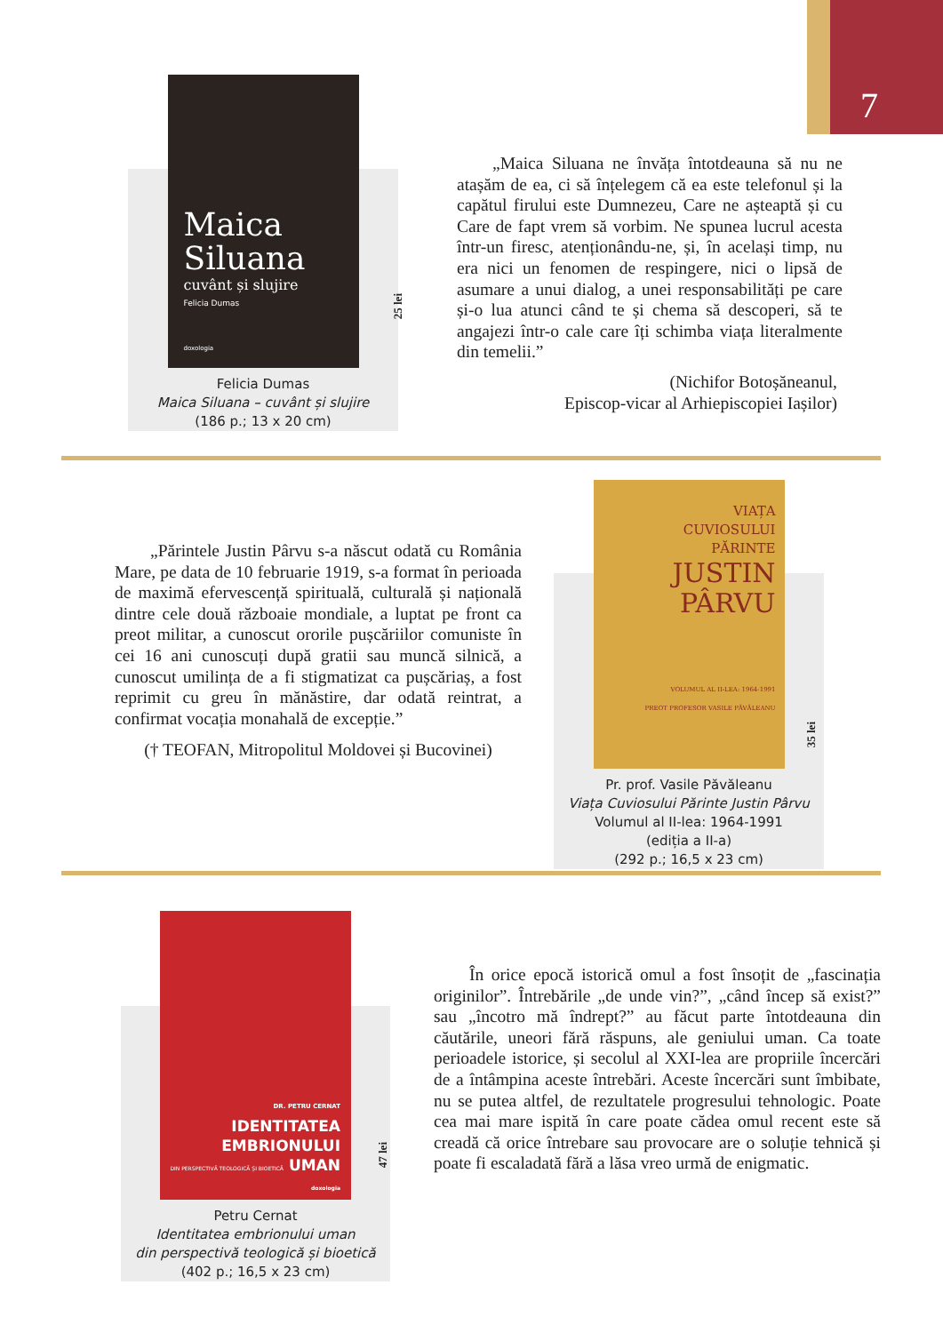7
Maica Siluana
cuvânt și slujire
Felicia Dumas
doxologia
Felicia Dumas
Maica Siluana – cuvânt și slujire
(186 p.; 13 x 20 cm)
25 lei
„Maica Siluana ne învăța întotdeauna să nu ne atașăm de ea, ci să înțelegem că ea este telefonul și la capătul firului este Dumnezeu, Care ne așteaptă și cu Care de fapt vrem să vorbim. Ne spunea lucrul acesta într-un firesc, atenționându-ne, și, în același timp, nu era nici un fenomen de respingere, nici o lipsă de asumare a unui dialog, a unei responsabilități pe care și-o lua atunci când te și chema să descoperi, să te angajezi într-o cale care îți schimba viața literalmente din temelii.”
(Nichifor Botoșăneanul,
Episcop-vicar al Arhiepiscopiei Iașilor)
„Părintele Justin Pârvu s-a născut odată cu România Mare, pe data de 10 februarie 1919, s-a format în perioada de maximă efervescență spirituală, culturală și națională dintre cele două războaie mondiale, a luptat pe front ca preot militar, a cunoscut ororile pușcăriilor comuniste în cei 16 ani cunoscuți după gratii sau muncă silnică, a cunoscut umilința de a fi stigmatizat ca pușcăriaș, a fost reprimit cu greu în mănăstire, dar odată reintrat, a confirmat vocația monahală de excepție.”
(† TEOFAN, Mitropolitul Moldovei și Bucovinei)
VIAȚA
CUVIOSULUI
PĂRINTE
JUSTIN PÂRVU
VOLUMUL AL II-LEA: 1964-1991
PREOT PROFESOR VASILE PĂVĂLEANU
Pr. prof. Vasile Păvăleanu
Viața Cuviosului Părinte Justin Pârvu
Volumul al II-lea: 1964-1991
(ediția a II-a)
(292 p.; 16,5 x 23 cm)
35 lei
DR. PETRU CERNAT
IDENTITATEA
EMBRIONULUI
DIN PERSPECTIVĂ TEOLOGICĂ ȘI BIOETICĂ UMAN
doxologia
Petru Cernat
Identitatea embrionului uman
din perspectivă teologică și bioetică
(402 p.; 16,5 x 23 cm)
47 lei
În orice epocă istorică omul a fost însoțit de „fascinația originilor”. Întrebările „de unde vin?”, „când încep să exist?” sau „încotro mă îndrept?” au făcut parte întotdeauna din căutările, uneori fără răspuns, ale geniului uman. Ca toate perioadele istorice, și secolul al XXI-lea are propriile încercări de a întâmpina aceste întrebări. Aceste încercări sunt îmbibate, nu se putea altfel, de rezultatele progresului tehnologic. Poate cea mai mare ispită în care poate cădea omul recent este să creadă că orice întrebare sau provocare are o soluție tehnică și poate fi escaladată fără a lăsa vreo urmă de enigmatic.